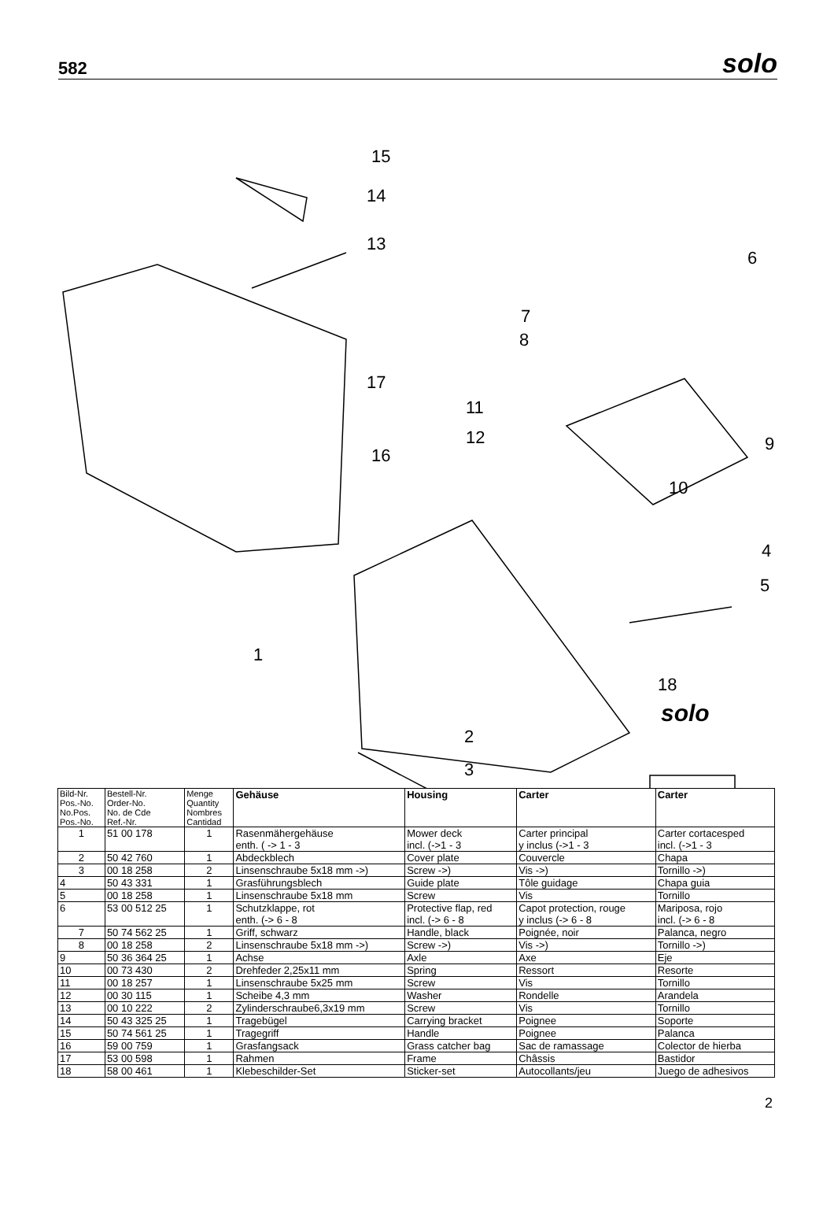582 solo
15
14
13
6
7
8
17
11
12
16
9
10
4
5
1
18
solo
2
3
| Bild-Nr. Pos.-No. No.Pos. Pos.-No. | Bestell-Nr. Order-No. No. de Cde Ref.-Nr. | Menge Quantity Nombres Cantidad | Gehäuse | Housing | Carter | Carter |
| --- | --- | --- | --- | --- | --- | --- |
| 1 | 51 00 178 | 1 | Rasenmähergehäuse enth. ( -> 1 - 3 | Mower deck incl. (->1 - 3 | Carter principal y inclus (->1 - 3 | Carter cortacesped incl. (->1 - 3 |
| 2 | 50 42 760 | 1 | Abdeckblech | Cover plate | Couvercle | Chapa |
| 3 | 00 18 258 | 2 | Linsenschraube 5x18 mm ->) | Screw ->) | Vis ->) | Tornillo ->) |
| 4 | 50 43 331 | 1 | Grasführungsblech | Guide plate | Tôle guidage | Chapa guia |
| 5 | 00 18 258 | 1 | Linsenschraube 5x18 mm | Screw | Vis | Tornillo |
| 6 | 53 00 512 25 | 1 | Schutzklappe, rot enth. (-> 6 - 8 | Protective flap, red incl. (-> 6 - 8 | Capot protection, rouge y inclus (-> 6 - 8 | Mariposa, rojo incl. (-> 6 - 8 |
| 7 | 50 74 562 25 | 1 | Griff, schwarz | Handle, black | Poignée, noir | Palanca, negro |
| 8 | 00 18 258 | 2 | Linsenschraube 5x18 mm ->) | Screw ->) | Vis ->) | Tornillo ->) |
| 9 | 50 36 364 25 | 1 | Achse | Axle | Axe | Eje |
| 10 | 00 73 430 | 2 | Drehfeder 2,25x11 mm | Spring | Ressort | Resorte |
| 11 | 00 18 257 | 1 | Linsenschraube 5x25 mm | Screw | Vis | Tornillo |
| 12 | 00 30 115 | 1 | Scheibe 4,3 mm | Washer | Rondelle | Arandela |
| 13 | 00 10 222 | 2 | Zylinderschraube6,3x19 mm | Screw | Vis | Tornillo |
| 14 | 50 43 325 25 | 1 | Tragebügel | Carrying bracket | Poignee | Soporte |
| 15 | 50 74 561 25 | 1 | Tragegriff | Handle | Poignee | Palanca |
| 16 | 59 00 759 | 1 | Grasfangsack | Grass catcher bag | Sac de ramassage | Colector de hierba |
| 17 | 53 00 598 | 1 | Rahmen | Frame | Châssis | Bastidor |
| 18 | 58 00 461 | 1 | Klebeschilder-Set | Sticker-set | Autocollants/jeu | Juego de adhesivos |
2